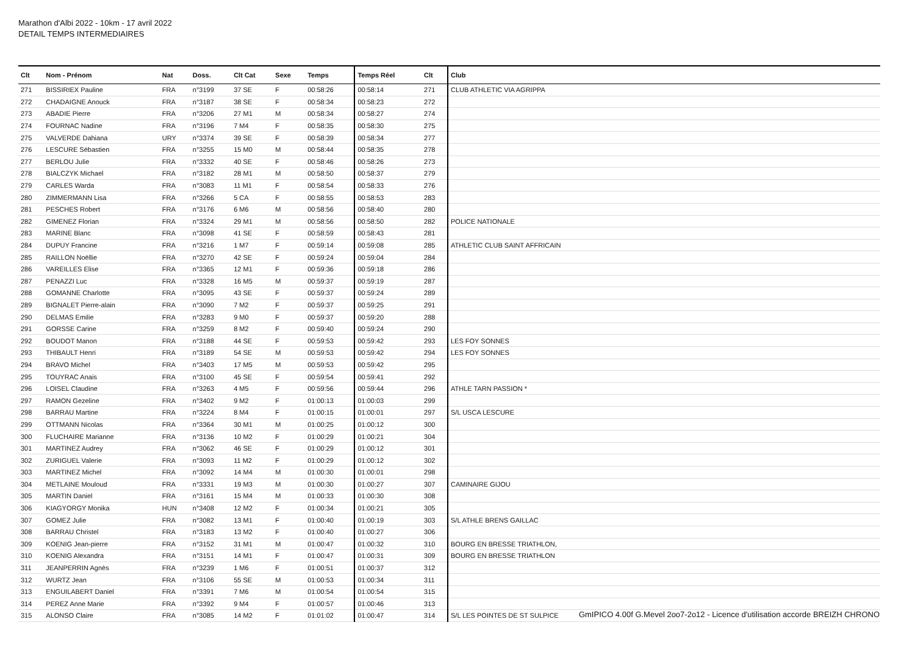Marathon d'Albi 2022 - 10km - 17 avril 2022
DETAIL TEMPS INTERMEDIAIRES
| Clt | Nom - Prénom | Nat | Doss. | Clt Cat | Sexe | Temps | Temps Réel | Clt | Club |
| --- | --- | --- | --- | --- | --- | --- | --- | --- | --- |
| 271 | BISSIRIEX Pauline | FRA | n°3199 | 37 SE | F | 00:58:26 | 00:58:14 | 271 | CLUB ATHLETIC VIA AGRIPPA |
| 272 | CHADAIGNE Anouck | FRA | n°3187 | 38 SE | F | 00:58:34 | 00:58:23 | 272 | |
| 273 | ABADIE Pierre | FRA | n°3206 | 27 M1 | M | 00:58:34 | 00:58:27 | 274 | |
| 274 | FOURNAC Nadine | FRA | n°3196 | 7 M4 | F | 00:58:35 | 00:58:30 | 275 | |
| 275 | VALVERDE Dahiana | URY | n°3374 | 39 SE | F | 00:58:39 | 00:58:34 | 277 | |
| 276 | LESCURE Sébastien | FRA | n°3255 | 15 M0 | M | 00:58:44 | 00:58:35 | 278 | |
| 277 | BERLOU Julie | FRA | n°3332 | 40 SE | F | 00:58:46 | 00:58:26 | 273 | |
| 278 | BIALCZYK Michael | FRA | n°3182 | 28 M1 | M | 00:58:50 | 00:58:37 | 279 | |
| 279 | CARLES Warda | FRA | n°3083 | 11 M1 | F | 00:58:54 | 00:58:33 | 276 | |
| 280 | ZIMMERMANN Lisa | FRA | n°3266 | 5 CA | F | 00:58:55 | 00:58:53 | 283 | |
| 281 | PESCHES Robert | FRA | n°3176 | 6 M6 | M | 00:58:56 | 00:58:40 | 280 | |
| 282 | GIMENEZ Florian | FRA | n°3324 | 29 M1 | M | 00:58:56 | 00:58:50 | 282 | POLICE NATIONALE |
| 283 | MARINE Blanc | FRA | n°3098 | 41 SE | F | 00:58:59 | 00:58:43 | 281 | |
| 284 | DUPUY Francine | FRA | n°3216 | 1 M7 | F | 00:59:14 | 00:59:08 | 285 | ATHLETIC CLUB SAINT AFFRICAIN |
| 285 | RAILLON Noëllie | FRA | n°3270 | 42 SE | F | 00:59:24 | 00:59:04 | 284 | |
| 286 | VAREILLES Elise | FRA | n°3365 | 12 M1 | F | 00:59:36 | 00:59:18 | 286 | |
| 287 | PENAZZI Luc | FRA | n°3328 | 16 M5 | M | 00:59:37 | 00:59:19 | 287 | |
| 288 | GOMANNE Charlotte | FRA | n°3095 | 43 SE | F | 00:59:37 | 00:59:24 | 289 | |
| 289 | BIGNALET Pierre-alain | FRA | n°3090 | 7 M2 | F | 00:59:37 | 00:59:25 | 291 | |
| 290 | DELMAS Emilie | FRA | n°3283 | 9 M0 | F | 00:59:37 | 00:59:20 | 288 | |
| 291 | GORSSE Carine | FRA | n°3259 | 8 M2 | F | 00:59:40 | 00:59:24 | 290 | |
| 292 | BOUDOT Manon | FRA | n°3188 | 44 SE | F | 00:59:53 | 00:59:42 | 293 | LES FOY SONNES |
| 293 | THIBAULT Henri | FRA | n°3189 | 54 SE | M | 00:59:53 | 00:59:42 | 294 | LES FOY SONNES |
| 294 | BRAVO Michel | FRA | n°3403 | 17 M5 | M | 00:59:53 | 00:59:42 | 295 | |
| 295 | TOUYRAC Anais | FRA | n°3100 | 45 SE | F | 00:59:54 | 00:59:41 | 292 | |
| 296 | LOISEL Claudine | FRA | n°3263 | 4 M5 | F | 00:59:56 | 00:59:44 | 296 | ATHLE TARN PASSION * |
| 297 | RAMON Gezeline | FRA | n°3402 | 9 M2 | F | 01:00:13 | 01:00:03 | 299 | |
| 298 | BARRAU Martine | FRA | n°3224 | 8 M4 | F | 01:00:15 | 01:00:01 | 297 | S/L USCA LESCURE |
| 299 | OTTMANN Nicolas | FRA | n°3364 | 30 M1 | M | 01:00:25 | 01:00:12 | 300 | |
| 300 | FLUCHAIRE Marianne | FRA | n°3136 | 10 M2 | F | 01:00:29 | 01:00:21 | 304 | |
| 301 | MARTINEZ Audrey | FRA | n°3062 | 46 SE | F | 01:00:29 | 01:00:12 | 301 | |
| 302 | ZURIGUEL Valerie | FRA | n°3093 | 11 M2 | F | 01:00:29 | 01:00:12 | 302 | |
| 303 | MARTINEZ Michel | FRA | n°3092 | 14 M4 | M | 01:00:30 | 01:00:01 | 298 | |
| 304 | METLAINE Mouloud | FRA | n°3331 | 19 M3 | M | 01:00:30 | 01:00:27 | 307 | CAMINAIRE GIJOU |
| 305 | MARTIN Daniel | FRA | n°3161 | 15 M4 | M | 01:00:33 | 01:00:30 | 308 | |
| 306 | KIAGYORGY Monika | HUN | n°3408 | 12 M2 | F | 01:00:34 | 01:00:21 | 305 | |
| 307 | GOMEZ Julie | FRA | n°3082 | 13 M1 | F | 01:00:40 | 01:00:19 | 303 | S/L ATHLE BRENS GAILLAC |
| 308 | BARRAU Christel | FRA | n°3183 | 13 M2 | F | 01:00:40 | 01:00:27 | 306 | |
| 309 | KOENIG Jean-pierre | FRA | n°3152 | 31 M1 | M | 01:00:47 | 01:00:32 | 310 | BOURG EN BRESSE TRIATHLON, |
| 310 | KOENIG Alexandra | FRA | n°3151 | 14 M1 | F | 01:00:47 | 01:00:31 | 309 | BOURG EN BRESSE TRIATHLON |
| 311 | JEANPERRIN Agnès | FRA | n°3239 | 1 M6 | F | 01:00:51 | 01:00:37 | 312 | |
| 312 | WURTZ Jean | FRA | n°3106 | 55 SE | M | 01:00:53 | 01:00:34 | 311 | |
| 313 | ENGUILABERT Daniel | FRA | n°3391 | 7 M6 | M | 01:00:54 | 01:00:54 | 315 | |
| 314 | PEREZ Anne Marie | FRA | n°3392 | 9 M4 | F | 01:00:57 | 01:00:46 | 313 | |
| 315 | ALONSO Claire | FRA | n°3085 | 14 M2 | F | 01:01:02 | 01:00:47 | 314 | S/L LES POINTES DE ST SULPICE |
GmIPICO 4.00f G.Mevel 2oo7-2o12 - Licence d'utilisation accorde BREIZH CHRONO